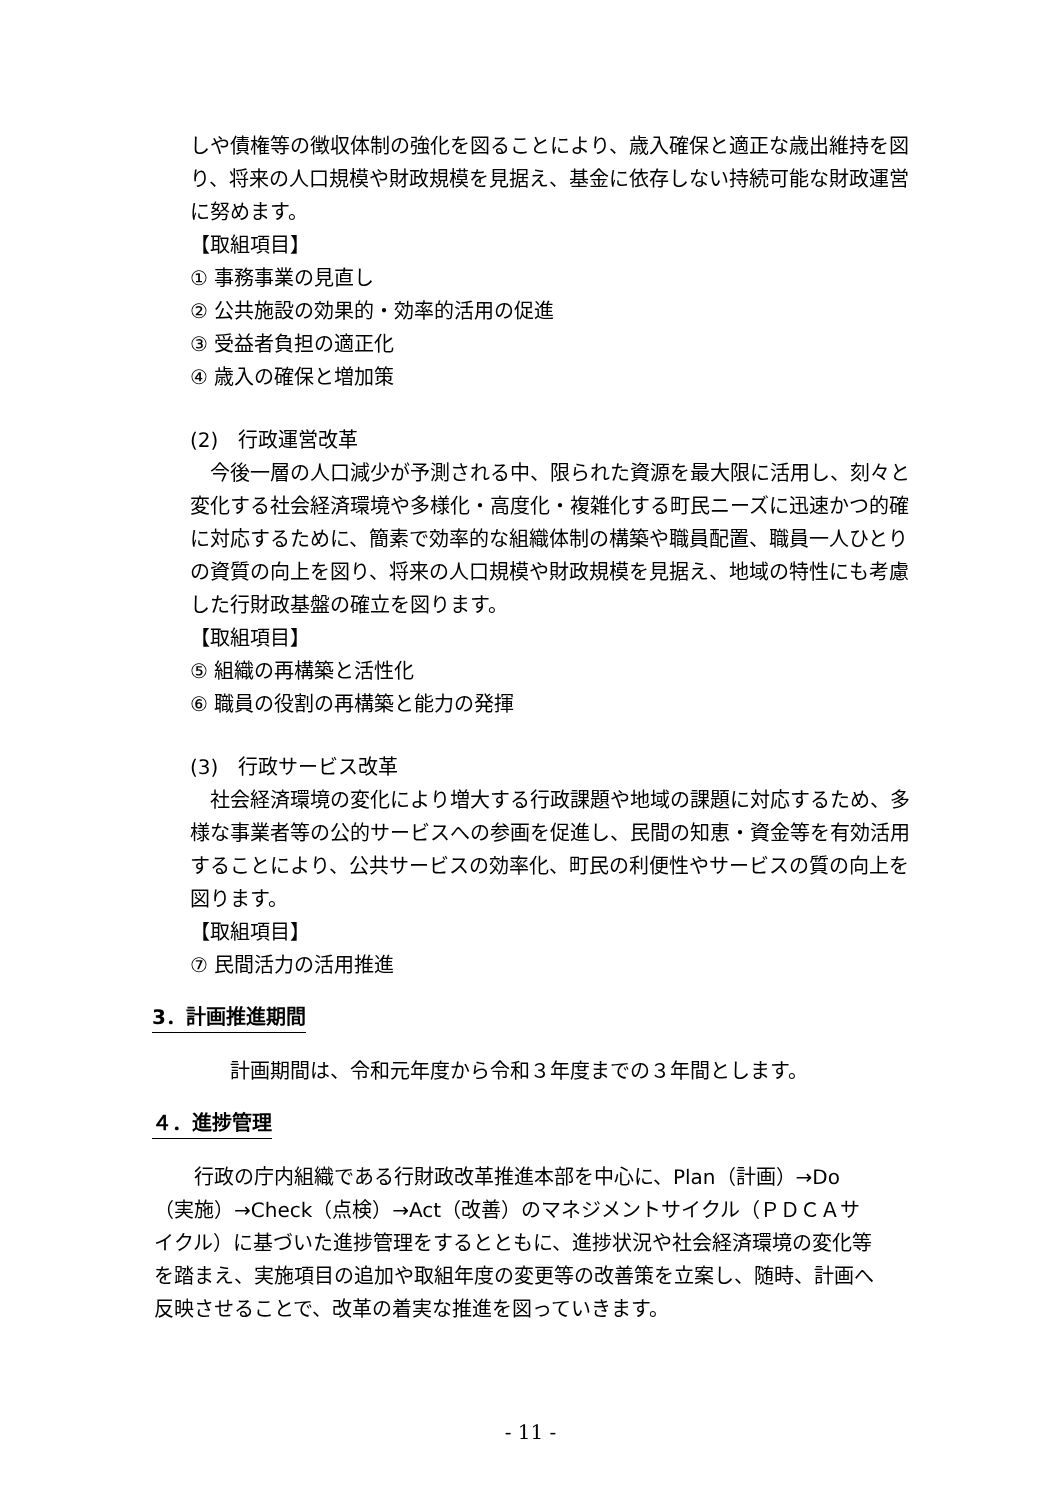しや債権等の徴収体制の強化を図ることにより、歳入確保と適正な歳出維持を図り、将来の人口規模や財政規模を見据え、基金に依存しない持続可能な財政運営に努めます。
【取組項目】
① 事務事業の見直し
② 公共施設の効果的・効率的活用の促進
③ 受益者負担の適正化
④ 歳入の確保と増加策
(2)　行政運営改革
　今後一層の人口減少が予測される中、限られた資源を最大限に活用し、刻々と変化する社会経済環境や多様化・高度化・複雑化する町民ニーズに迅速かつ的確に対応するために、簡素で効率的な組織体制の構築や職員配置、職員一人ひとりの資質の向上を図り、将来の人口規模や財政規模を見据え、地域の特性にも考慮した行財政基盤の確立を図ります。
【取組項目】
⑤ 組織の再構築と活性化
⑥ 職員の役割の再構築と能力の発揮
(3)　行政サービス改革
　社会経済環境の変化により増大する行政課題や地域の課題に対応するため、多様な事業者等の公的サービスへの参画を促進し、民間の知恵・資金等を有効活用することにより、公共サービスの効率化、町民の利便性やサービスの質の向上を図ります。
【取組項目】
⑦ 民間活力の活用推進
3．計画推進期間
　　計画期間は、令和元年度から令和３年度までの３年間とします。
４．進捗管理
　　行政の庁内組織である行財政改革推進本部を中心に、Plan（計画）→Do（実施）→Check（点検）→Act（改善）のマネジメントサイクル（ＰＤＣＡサイクル）に基づいた進捗管理をするとともに、進捗状況や社会経済環境の変化等を踏まえ、実施項目の追加や取組年度の変更等の改善策を立案し、随時、計画へ反映させることで、改革の着実な推進を図っていきます。
- 11 -